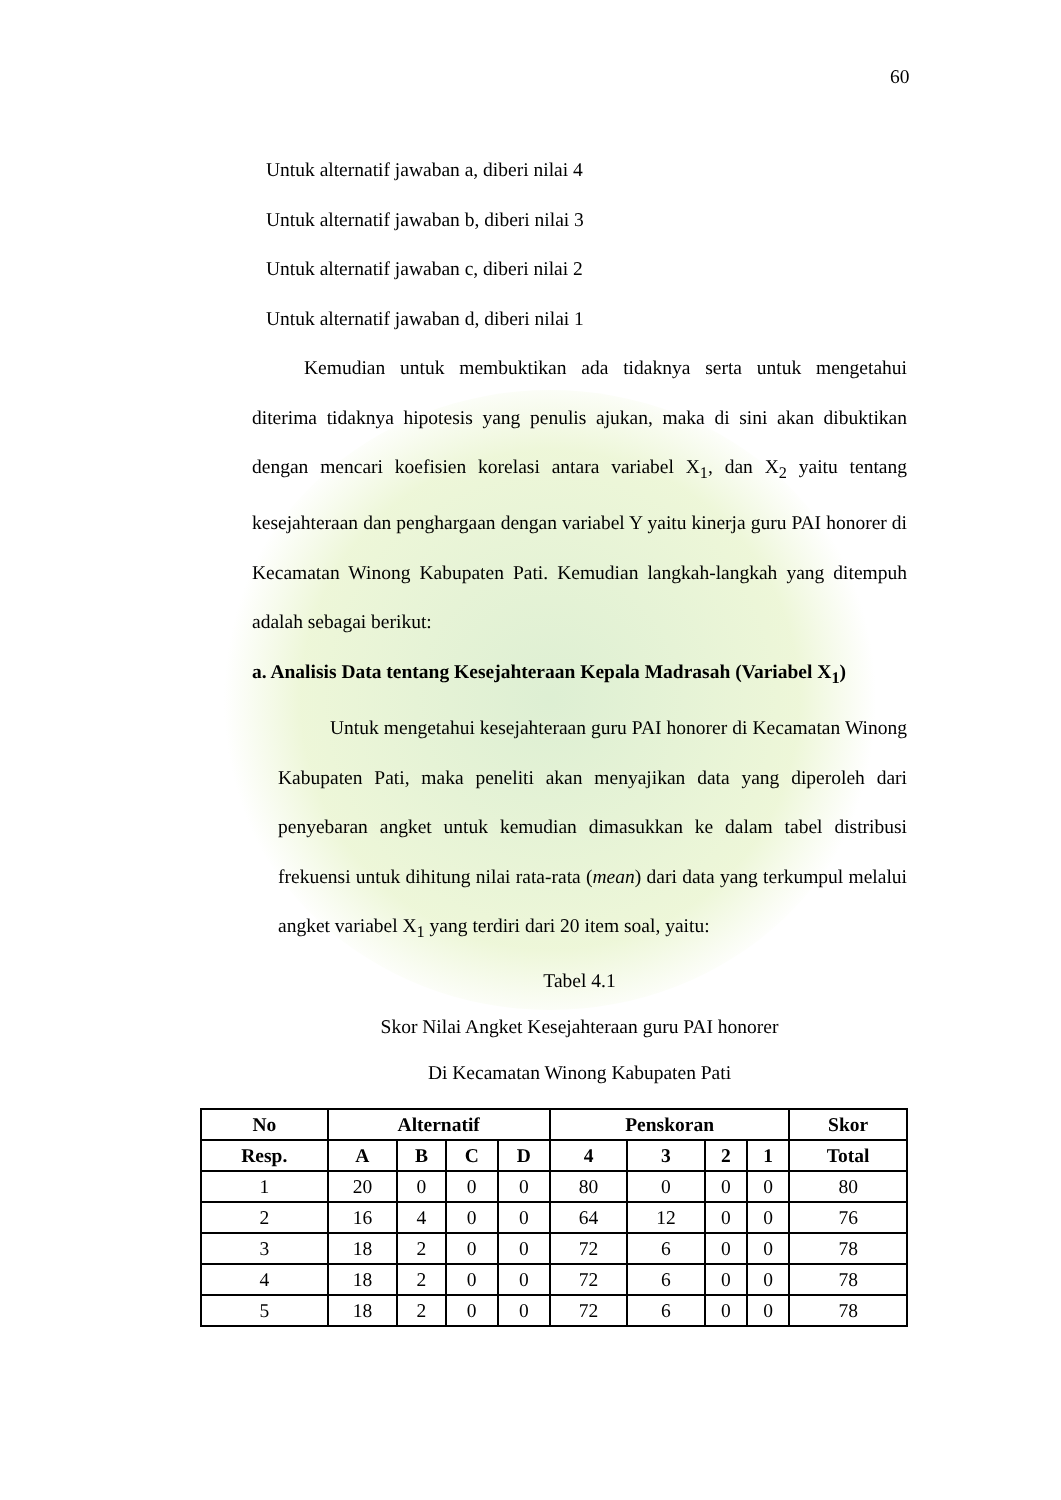60
Untuk alternatif jawaban a, diberi nilai 4
Untuk alternatif jawaban b, diberi nilai 3
Untuk alternatif jawaban c, diberi nilai 2
Untuk alternatif jawaban d, diberi nilai 1
Kemudian untuk membuktikan ada tidaknya serta untuk mengetahui diterima tidaknya hipotesis yang penulis ajukan, maka di sini akan dibuktikan dengan mencari koefisien korelasi antara variabel X<sub>1</sub>, dan X<sub>2</sub> yaitu tentang kesejahteraan dan penghargaan dengan variabel Y yaitu kinerja guru PAI honorer di Kecamatan Winong Kabupaten Pati. Kemudian langkah-langkah yang ditempuh adalah sebagai berikut:
a. Analisis Data tentang Kesejahteraan Kepala Madrasah (Variabel X<sub>1</sub>)
Untuk mengetahui kesejahteraan guru PAI honorer di Kecamatan Winong Kabupaten Pati, maka peneliti akan menyajikan data yang diperoleh dari penyebaran angket untuk kemudian dimasukkan ke dalam tabel distribusi frekuensi untuk dihitung nilai rata-rata (mean) dari data yang terkumpul melalui angket variabel X<sub>1</sub> yang terdiri dari 20 item soal, yaitu:
Tabel 4.1
Skor Nilai Angket Kesejahteraan guru PAI honorer
Di Kecamatan Winong Kabupaten Pati
| No | Alternatif | | | | Penskoran | | | | Skor |
| --- | --- | --- | --- | --- | --- | --- | --- | --- | --- |
| Resp. | A | B | C | D | 4 | 3 | 2 | 1 | Total |
| 1 | 20 | 0 | 0 | 0 | 80 | 0 | 0 | 0 | 80 |
| 2 | 16 | 4 | 0 | 0 | 64 | 12 | 0 | 0 | 76 |
| 3 | 18 | 2 | 0 | 0 | 72 | 6 | 0 | 0 | 78 |
| 4 | 18 | 2 | 0 | 0 | 72 | 6 | 0 | 0 | 78 |
| 5 | 18 | 2 | 0 | 0 | 72 | 6 | 0 | 0 | 78 |